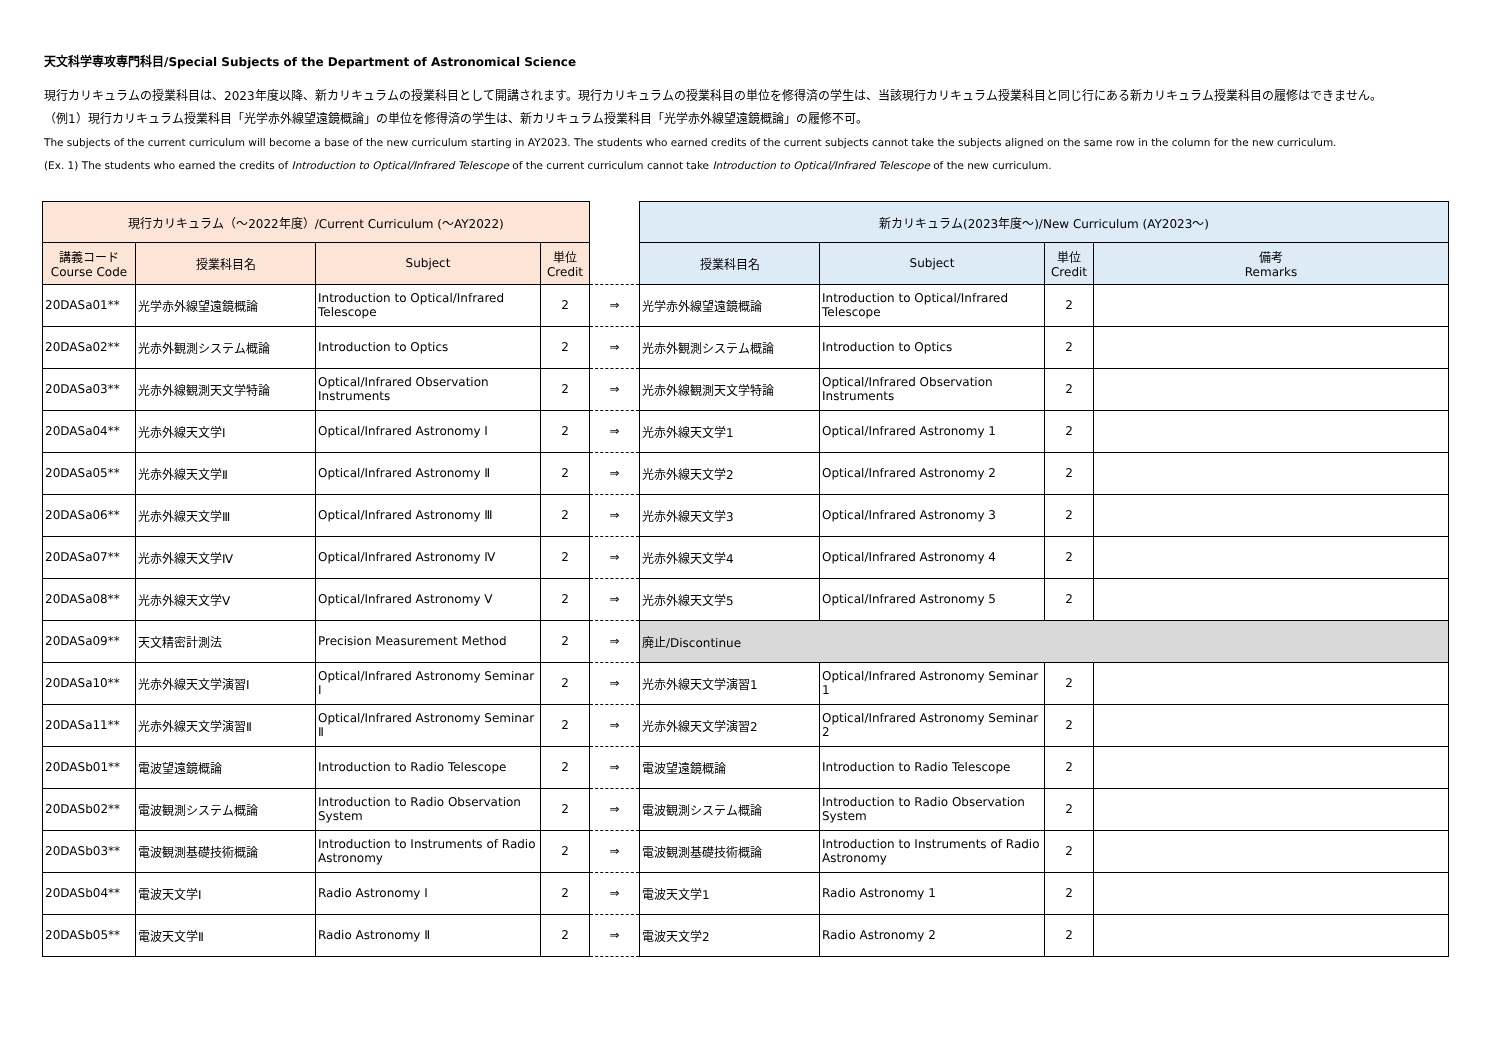天文科学専攻専門科目/Special Subjects of the Department of Astronomical Science
現行カリキュラムの授業科目は、2023年度以降、新カリキュラムの授業科目として開講されます。現行カリキュラムの授業科目の単位を修得済の学生は、当該現行カリキュラム授業科目と同じ行にある新カリキュラム授業科目の履修はできません。
（例1）現行カリキュラム授業科目「光学赤外線望遠鏡概論」の単位を修得済の学生は、新カリキュラム授業科目「光学赤外線望遠鏡概論」の履修不可。
The subjects of the current curriculum will become a base of the new curriculum starting in AY2023. The students who earned credits of the current subjects cannot take the subjects aligned on the same row in the column for the new curriculum.
(Ex. 1) The students who earned the credits of Introduction to Optical/Infrared Telescope of the current curriculum cannot take Introduction to Optical/Infrared Telescope of the new curriculum.
| 現行カリキュラム（～2022年度）/Current Curriculum (～AY2022) | | | | | 新カリキュラム(2023年度～)/New Curriculum (AY2023～) | | | |
| --- | --- | --- | --- | --- | --- | --- | --- | --- |
| 講義コード Course Code | 授業科目名 | Subject | 単位 Credit | | 授業科目名 | Subject | 単位 Credit | 備考 Remarks |
| 20DASa01** | 光学赤外線望遠鏡概論 | Introduction to Optical/Infrared Telescope | 2 | ⇒ | 光学赤外線望遠鏡概論 | Introduction to Optical/Infrared Telescope | 2 | |
| 20DASa02** | 光赤外観測システム概論 | Introduction to Optics | 2 | ⇒ | 光赤外観測システム概論 | Introduction to Optics | 2 | |
| 20DASa03** | 光赤外線観測天文学特論 | Optical/Infrared Observation Instruments | 2 | ⇒ | 光赤外線観測天文学特論 | Optical/Infrared Observation Instruments | 2 | |
| 20DASa04** | 光赤外線天文学Ⅰ | Optical/Infrared Astronomy Ⅰ | 2 | ⇒ | 光赤外線天文学1 | Optical/Infrared Astronomy 1 | 2 | |
| 20DASa05** | 光赤外線天文学Ⅱ | Optical/Infrared Astronomy Ⅱ | 2 | ⇒ | 光赤外線天文学2 | Optical/Infrared Astronomy 2 | 2 | |
| 20DASa06** | 光赤外線天文学Ⅲ | Optical/Infrared Astronomy Ⅲ | 2 | ⇒ | 光赤外線天文学3 | Optical/Infrared Astronomy 3 | 2 | |
| 20DASa07** | 光赤外線天文学Ⅳ | Optical/Infrared Astronomy Ⅳ | 2 | ⇒ | 光赤外線天文学4 | Optical/Infrared Astronomy 4 | 2 | |
| 20DASa08** | 光赤外線天文学Ⅴ | Optical/Infrared Astronomy Ⅴ | 2 | ⇒ | 光赤外線天文学5 | Optical/Infrared Astronomy 5 | 2 | |
| 20DASa09** | 天文精密計測法 | Precision Measurement Method | 2 | ⇒ | 廃止/Discontinue | | | |
| 20DASa10** | 光赤外線天文学演習Ⅰ | Optical/Infrared Astronomy Seminar Ⅰ | 2 | ⇒ | 光赤外線天文学演習1 | Optical/Infrared Astronomy Seminar 1 | 2 | |
| 20DASa11** | 光赤外線天文学演習Ⅱ | Optical/Infrared Astronomy Seminar Ⅱ | 2 | ⇒ | 光赤外線天文学演習2 | Optical/Infrared Astronomy Seminar 2 | 2 | |
| 20DASb01** | 電波望遠鏡概論 | Introduction to Radio Telescope | 2 | ⇒ | 電波望遠鏡概論 | Introduction to Radio Telescope | 2 | |
| 20DASb02** | 電波観測システム概論 | Introduction to Radio Observation System | 2 | ⇒ | 電波観測システム概論 | Introduction to Radio Observation System | 2 | |
| 20DASb03** | 電波観測基礎技術概論 | Introduction to Instruments of Radio Astronomy | 2 | ⇒ | 電波観測基礎技術概論 | Introduction to Instruments of Radio Astronomy | 2 | |
| 20DASb04** | 電波天文学Ⅰ | Radio Astronomy Ⅰ | 2 | ⇒ | 電波天文学1 | Radio Astronomy 1 | 2 | |
| 20DASb05** | 電波天文学Ⅱ | Radio Astronomy Ⅱ | 2 | ⇒ | 電波天文学2 | Radio Astronomy 2 | 2 | |